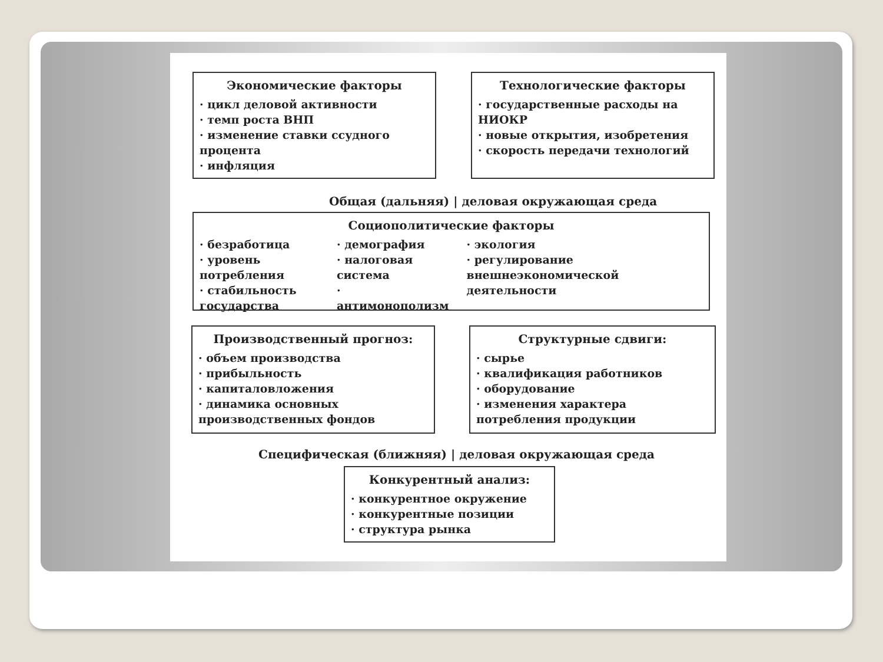Экономические факторы
· цикл деловой активности
· темп роста ВНП
· изменение ставки ссудного процента
· инфляция
Технологические факторы
· государственные расходы на НИОКР
· новые открытия, изобретения
· скорость передачи технологий
Общая (дальняя) | деловая окружающая среда
Социополитические факторы
· безработица
· уровень потребления
· стабильность государства
· демография
· налоговая система
· антимонополизм
· экология
· регулирование внешнеэкономической деятельности
Производственный прогноз:
· объем производства
· прибыльность
· капиталовложения
· динамика основных производственных фондов
Структурные сдвиги:
· сырье
· квалификация работников
· оборудование
· изменения характера потребления продукции
Специфическая (ближняя) | деловая окружающая среда
Конкурентный анализ:
· конкурентное окружение
· конкурентные позиции
· структура рынка